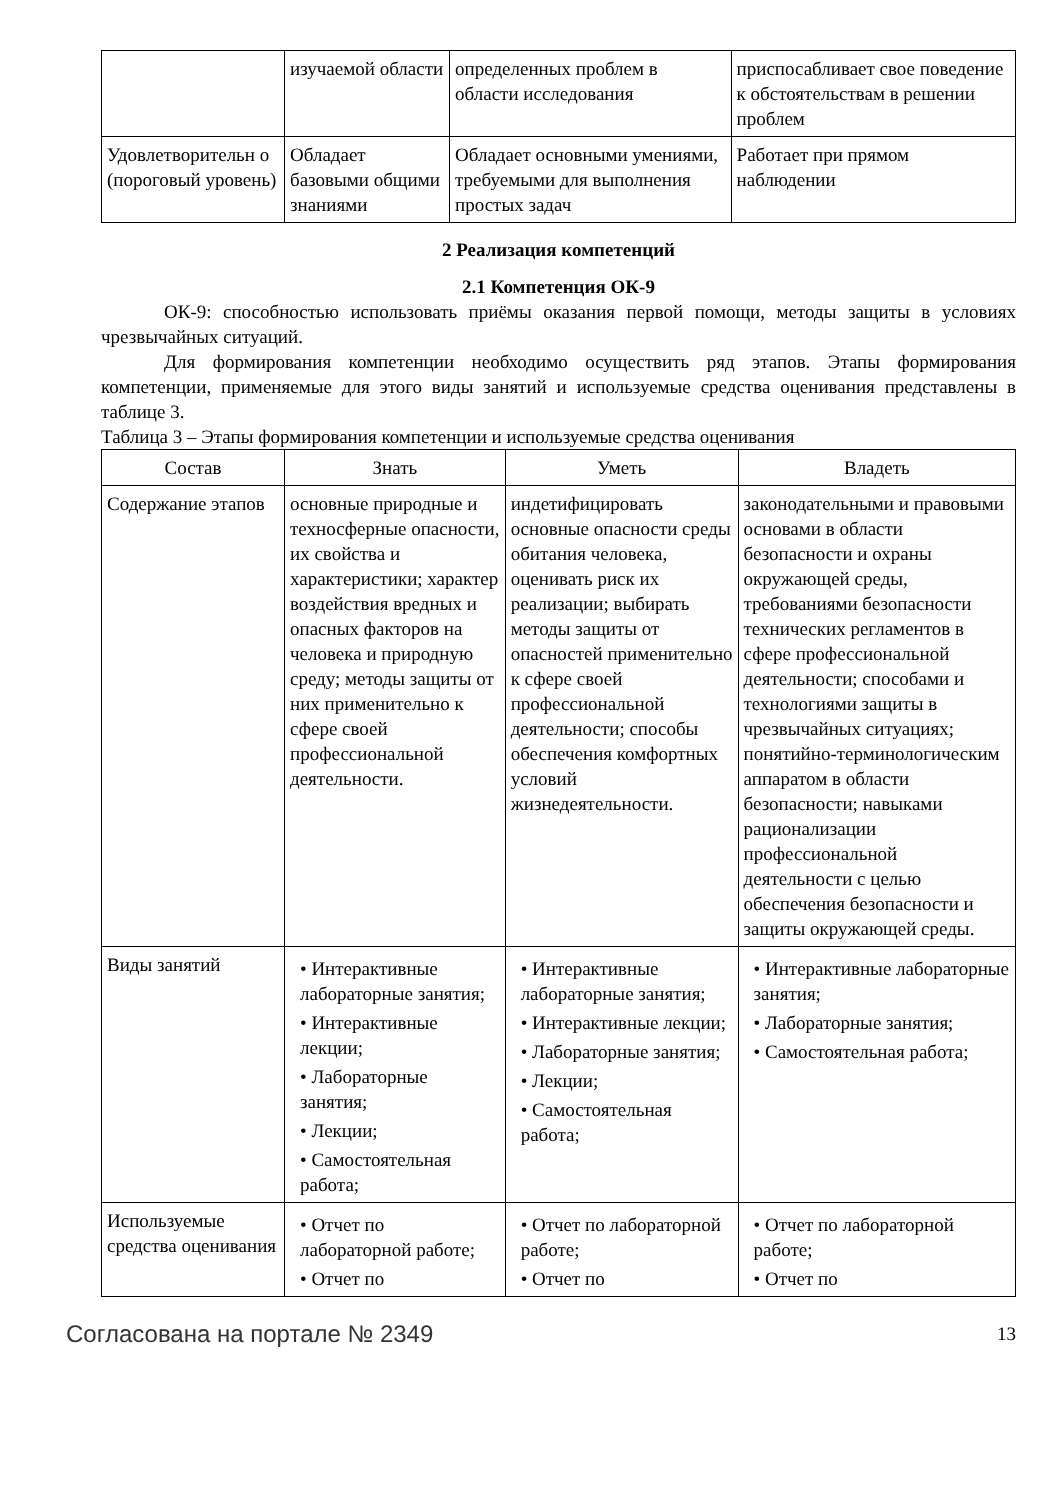| | изучаемой области | определенных проблем в области исследования | приспосабливает свое поведение к обстоятельствам в решении проблем |
| Удовлетворительн о (пороговый уровень) | Обладает базовыми общими знаниями | Обладает основными умениями, требуемыми для выполнения простых задач | Работает при прямом наблюдении |
2 Реализация компетенций
2.1 Компетенция ОК-9
ОК-9: способностью использовать приёмы оказания первой помощи, методы защиты в условиях чрезвычайных ситуаций.
Для формирования компетенции необходимо осуществить ряд этапов. Этапы формирования компетенции, применяемые для этого виды занятий и используемые средства оценивания представлены в таблице 3.
Таблица 3 – Этапы формирования компетенции и используемые средства оценивания
| Состав | Знать | Уметь | Владеть |
| --- | --- | --- | --- |
| Содержание этапов | основные природные и техносферные опасности, их свойства и характеристики; характер воздействия вредных и опасных факторов на человека и природную среду; методы защиты от них применительно к сфере своей профессиональной деятельности. | индетифицировать основные опасности среды обитания человека, оценивать риск их реализации; выбирать методы защиты от опасностей применительно к сфере своей профессиональной деятельности; способы обеспечения комфортных условий жизнедеятельности. | законодательными и правовыми основами в области безопасности и охраны окружающей среды, требованиями безопасности технических регламентов в сфере профессиональной деятельности; способами и технологиями защиты в чрезвычайных ситуациях; понятийно-терминологическим аппаратом в области безопасности; навыками рационализации профессиональной деятельности с целью обеспечения безопасности и защиты окружающей среды. |
| Виды занятий | • Интерактивные лабораторные занятия; • Интерактивные лекции; • Лабораторные занятия; • Лекции; • Самостоятельная работа; | • Интерактивные лабораторные занятия; • Интерактивные лекции; • Лабораторные занятия; • Лекции; • Самостоятельная работа; | • Интерактивные лабораторные занятия; • Лабораторные занятия; • Самостоятельная работа; |
| Используемые средства оценивания | • Отчет по лабораторной работе; • Отчет по | • Отчет по лабораторной работе; • Отчет по | • Отчет по лабораторной работе; • Отчет по |
Согласована на портале № 2349 13